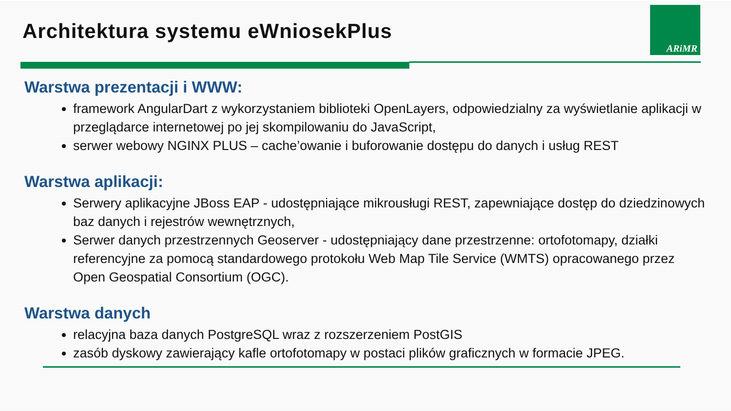ARiMR
Architektura systemu eWniosekPlus
Warstwa prezentacji i WWW:
framework AngularDart z wykorzystaniem biblioteki OpenLayers, odpowiedzialny za wyświetlanie aplikacji w przeglądarce internetowej po jej skompilowaniu do JavaScript,
serwer webowy NGINX PLUS – cache’owanie i buforowanie dostępu do danych i usług REST
Warstwa aplikacji:
Serwery aplikacyjne JBoss EAP - udostępniające mikrousługi REST, zapewniające dostęp do dziedzinowych baz danych i rejestrów wewnętrznych,
Serwer danych przestrzennych Geoserver - udostępniający dane przestrzenne: ortofotomapy, działki referencyjne za pomocą standardowego protokołu Web Map Tile Service (WMTS) opracowanego przez Open Geospatial Consortium (OGC).
Warstwa danych
relacyjna baza danych PostgreSQL wraz z rozszerzeniem PostGIS
zasób dyskowy zawierający kafle ortofotomapy w postaci plików graficznych w formacie JPEG.